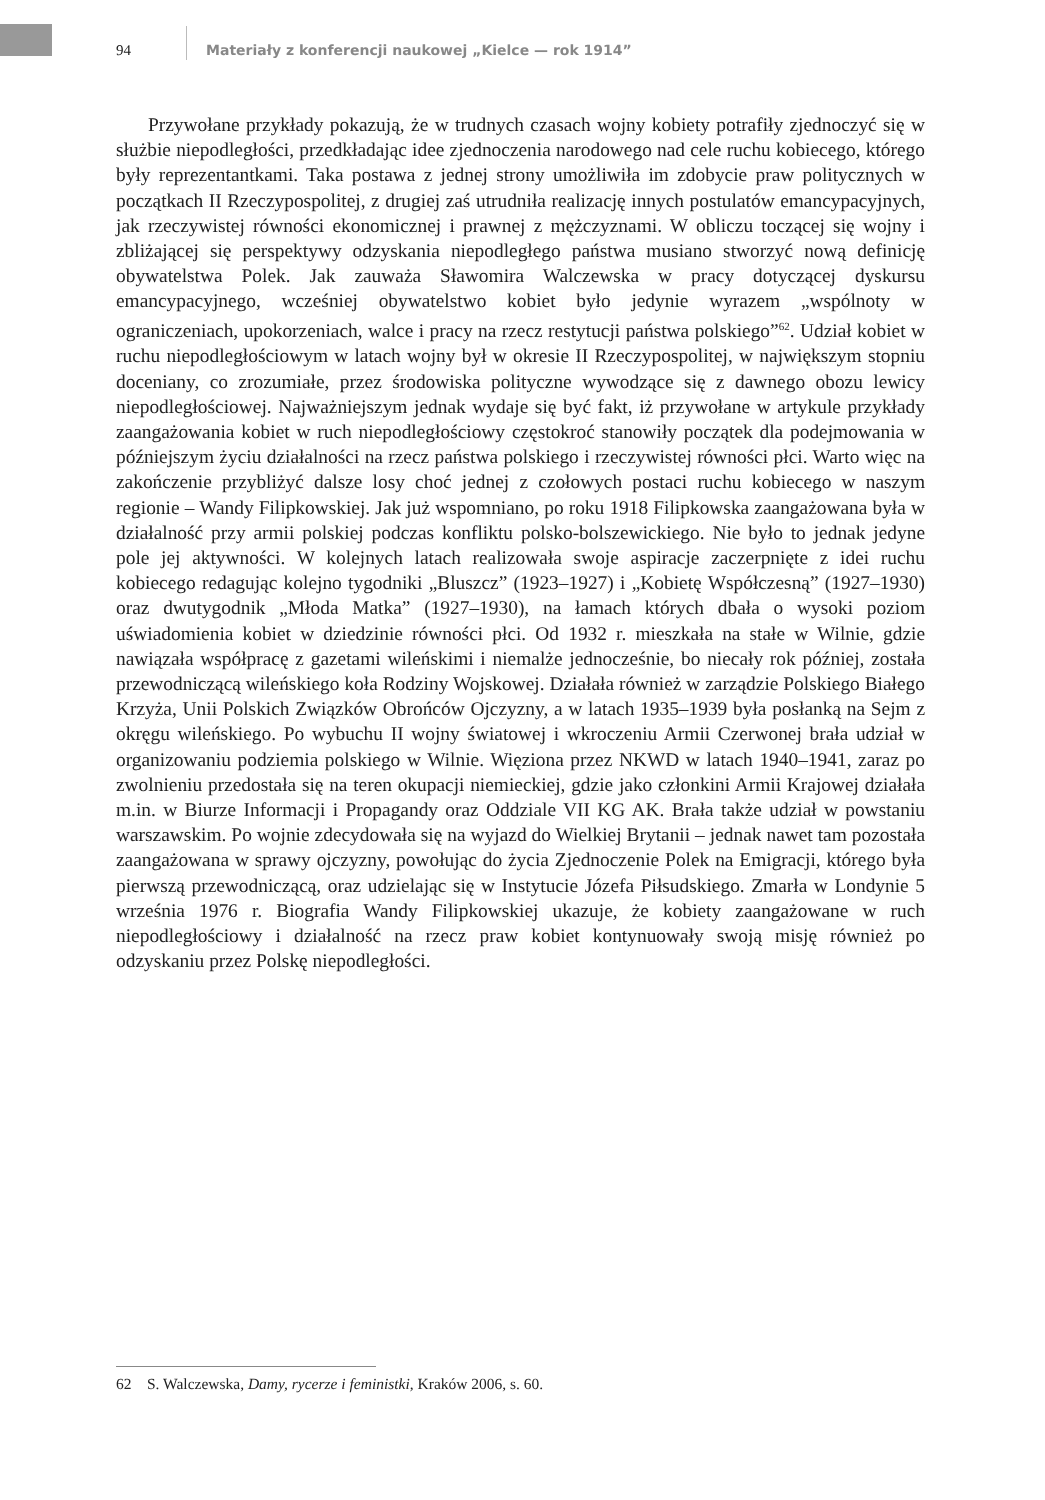94
Materiały z konferencji naukowej „Kielce — rok 1914”
Przywołane przykłady pokazują, że w trudnych czasach wojny kobiety potrafiły zjednoczyć się w służbie niepodległości, przedkładając idee zjednoczenia narodowego nad cele ruchu kobiecego, którego były reprezentantkami. Taka postawa z jednej strony umożliwiła im zdobycie praw politycznych w początkach II Rzeczypospolitej, z drugiej zaś utrudniła realizację innych postulatów emancypacyjnych, jak rzeczywistej równości ekonomicznej i prawnej z mężczyznami. W obliczu toczącej się wojny i zbliżającej się perspektywy odzyskania niepodległego państwa musiano stworzyć nową definicję obywatelstwa Polek. Jak zauważa Sławomira Walczewska w pracy dotyczącej dyskursu emancypacyjnego, wcześniej obywatelstwo kobiet było jedynie wyrazem „wspólnoty w ograniczeniach, upokorzeniach, walce i pracy na rzecz restytucji państwa polskiego”<sup>62</sup>. Udział kobiet w ruchu niepodległościowym w latach wojny był w okresie II Rzeczypospolitej, w największym stopniu doceniany, co zrozumiałe, przez środowiska polityczne wywodzące się z dawnego obozu lewicy niepodległościowej. Najważniejszym jednak wydaje się być fakt, iż przywołane w artykule przykłady zaangażowania kobiet w ruch niepodległościowy częstokroć stanowiły początek dla podejmowania w późniejszym życiu działalności na rzecz państwa polskiego i rzeczywistej równości płci. Warto więc na zakończenie przybliżyć dalsze losy choć jednej z czołowych postaci ruchu kobiecego w naszym regionie – Wandy Filipkowskiej. Jak już wspomniano, po roku 1918 Filipkowska zaangażowana była w działalność przy armii polskiej podczas konfliktu polsko-bolszewickiego. Nie było to jednak jedyne pole jej aktywności. W kolejnych latach realizowała swoje aspiracje zaczerpnięte z idei ruchu kobiecego redagując kolejno tygodniki „Bluszcz” (1923–1927) i „Kobietę Współczesną” (1927–1930) oraz dwutygodnik „Młoda Matka” (1927–1930), na łamach których dbała o wysoki poziom uświadomienia kobiet w dziedzinie równości płci. Od 1932 r. mieszkała na stałe w Wilnie, gdzie nawiązała współpracę z gazetami wileńskimi i niemalże jednocześnie, bo niecały rok później, została przewodniczącą wileńskiego koła Rodziny Wojskowej. Działała również w zarządzie Polskiego Białego Krzyża, Unii Polskich Związków Obrońców Ojczyzny, a w latach 1935–1939 była posłanką na Sejm z okręgu wileńskiego. Po wybuchu II wojny światowej i wkroczeniu Armii Czerwonej brała udział w organizowaniu podziemia polskiego w Wilnie. Więziona przez NKWD w latach 1940–1941, zaraz po zwolnieniu przedostała się na teren okupacji niemieckiej, gdzie jako członkini Armii Krajowej działała m.in. w Biurze Informacji i Propagandy oraz Oddziale VII KG AK. Brała także udział w powstaniu warszawskim. Po wojnie zdecydowała się na wyjazd do Wielkiej Brytanii – jednak nawet tam pozostała zaangażowana w sprawy ojczyzny, powołując do życia Zjednoczenie Polek na Emigracji, którego była pierwszą przewodniczącą, oraz udzielając się w Instytucie Józefa Piłsudskiego. Zmarła w Londynie 5 września 1976 r. Biografia Wandy Filipkowskiej ukazuje, że kobiety zaangażowane w ruch niepodległościowy i działalność na rzecz praw kobiet kontynuowały swoją misję również po odzyskaniu przez Polskę niepodległości.
62 S. Walczewska, Damy, rycerze i feministki, Kraków 2006, s. 60.